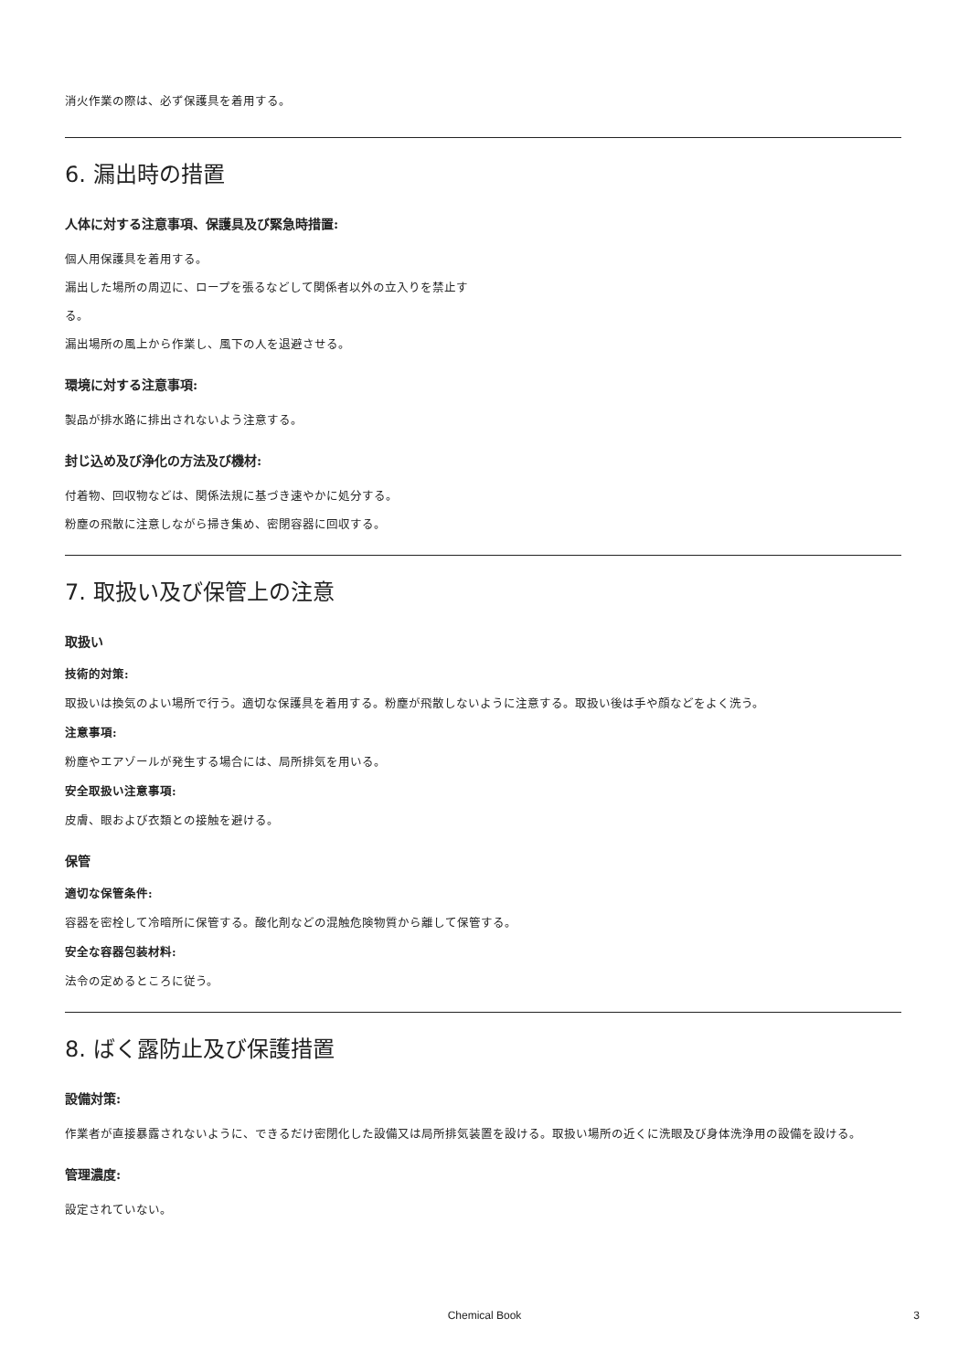消火作業の際は、必ず保護具を着用する。
6. 漏出時の措置
人体に対する注意事項、保護具及び緊急時措置:
個人用保護具を着用する。
漏出した場所の周辺に、ロープを張るなどして関係者以外の立入りを禁止す
る。
漏出場所の風上から作業し、風下の人を退避させる。
環境に対する注意事項:
製品が排水路に排出されないよう注意する。
封じ込め及び浄化の方法及び機材:
付着物、回収物などは、関係法規に基づき速やかに処分する。
粉塵の飛散に注意しながら掃き集め、密閉容器に回収する。
7. 取扱い及び保管上の注意
取扱い
技術的対策:
取扱いは換気のよい場所で行う。適切な保護具を着用する。粉塵が飛散しないように注意する。取扱い後は手や顔などをよく洗う。
注意事項:
粉塵やエアゾールが発生する場合には、局所排気を用いる。
安全取扱い注意事項:
皮膚、眼および衣類との接触を避ける。
保管
適切な保管条件:
容器を密栓して冷暗所に保管する。酸化剤などの混触危険物質から離して保管する。
安全な容器包装材料:
法令の定めるところに従う。
8. ばく露防止及び保護措置
設備対策:
作業者が直接暴露されないように、できるだけ密閉化した設備又は局所排気装置を設ける。取扱い場所の近くに洗眼及び身体洗浄用の設備を設ける。
管理濃度:
設定されていない。
Chemical Book 3